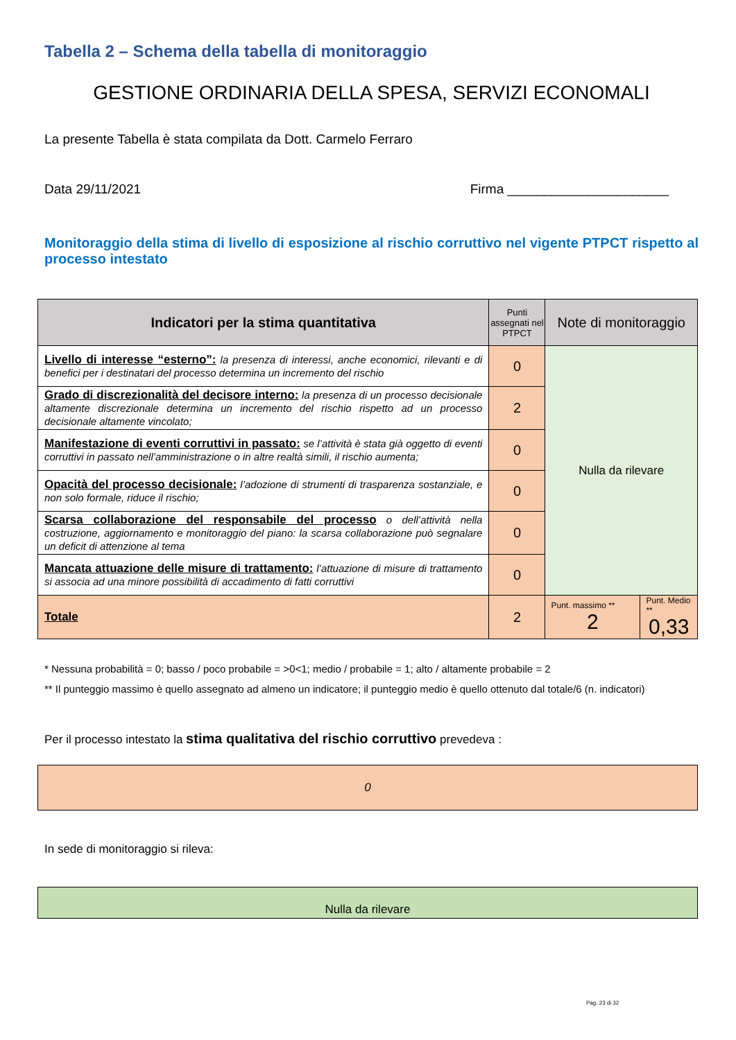Tabella 2 – Schema della tabella di monitoraggio
GESTIONE ORDINARIA DELLA SPESA, SERVIZI ECONOMALI
La presente Tabella è stata compilata da Dott. Carmelo Ferraro
Data 29/11/2021 Firma ______________________
Monitoraggio della stima di livello di esposizione al rischio corruttivo nel vigente PTPCT rispetto al processo intestato
| Indicatori per la stima quantitativa | Punti assegnati nel PTPCT | Note di monitoraggio | |
| --- | --- | --- | --- |
| Livello di interesse “esterno”: la presenza di interessi, anche economici, rilevanti e di benefici per i destinatari del processo determina un incremento del rischio | 0 | Nulla da rilevare | |
| Grado di discrezionalità del decisore interno: la presenza di un processo decisionale altamente discrezionale determina un incremento del rischio rispetto ad un processo decisionale altamente vincolato; | 2 | | |
| Manifestazione di eventi corruttivi in passato: se l’attività è stata già oggetto di eventi corruttivi in passato nell’amministrazione o in altre realtà simili, il rischio aumenta; | 0 | | |
| Opacità del processo decisionale: l’adozione di strumenti di trasparenza sostanziale, e non solo formale, riduce il rischio; | 0 | | |
| Scarsa collaborazione del responsabile del processo o dell’attività nella costruzione, aggiornamento e monitoraggio del piano: la scarsa collaborazione può segnalare un deficit di attenzione al tema | 0 | | |
| Mancata attuazione delle misure di trattamento: l’attuazione di misure di trattamento si associa ad una minore possibilità di accadimento di fatti corruttivi | 0 | | |
| Totale | 2 | Punt. massimo ** 2 | Punt. Medio ** 0,33 |
* Nessuna probabilità = 0; basso / poco probabile = >0<1; medio / probabile = 1; alto / altamente probabile = 2
** Il punteggio massimo è quello assegnato ad almeno un indicatore; il punteggio medio è quello ottenuto dal totale/6 (n. indicatori)
Per il processo intestato la stima qualitativa del rischio corruttivo prevedeva :
0
In sede di monitoraggio si rileva:
Nulla da rilevare
Pag. 23 di 32